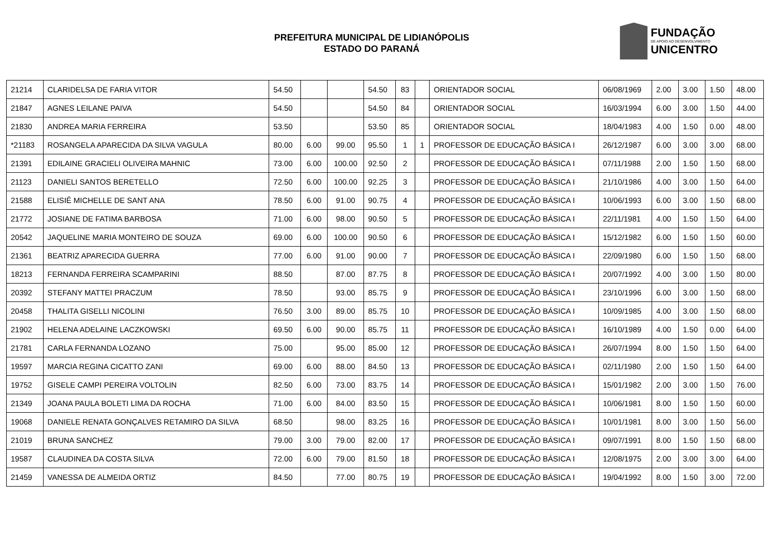PREFEITURA MUNICIPAL DE LIDIANÓPOLIS
ESTADO DO PARANÁ
FUNDAÇÃO
DE APOIO AO DESENVOLVIMENTO
UNICENTRO
| 21214 | CLARIDELSA DE FARIA VITOR | 54.50 | | | 54.50 | 83 | | ORIENTADOR SOCIAL | 06/08/1969 | 2.00 | 3.00 | 1.50 | 48.00 |
| 21847 | AGNES LEILANE PAIVA | 54.50 | | | 54.50 | 84 | | ORIENTADOR SOCIAL | 16/03/1994 | 6.00 | 3.00 | 1.50 | 44.00 |
| 21830 | ANDREA MARIA FERREIRA | 53.50 | | | 53.50 | 85 | | ORIENTADOR SOCIAL | 18/04/1983 | 4.00 | 1.50 | 0.00 | 48.00 |
| *21183 | ROSANGELA APARECIDA DA SILVA VAGULA | 80.00 | 6.00 | 99.00 | 95.50 | 1 | 1 | PROFESSOR DE EDUCAÇÃO BÁSICA I | 26/12/1987 | 6.00 | 3.00 | 3.00 | 68.00 |
| 21391 | EDILAINE GRACIELI OLIVEIRA MAHNIC | 73.00 | 6.00 | 100.00 | 92.50 | 2 | | PROFESSOR DE EDUCAÇÃO BÁSICA I | 07/11/1988 | 2.00 | 1.50 | 1.50 | 68.00 |
| 21123 | DANIELI SANTOS BERETELLO | 72.50 | 6.00 | 100.00 | 92.25 | 3 | | PROFESSOR DE EDUCAÇÃO BÁSICA I | 21/10/1986 | 4.00 | 3.00 | 1.50 | 64.00 |
| 21588 | ELISIÊ MICHELLE DE SANT ANA | 78.50 | 6.00 | 91.00 | 90.75 | 4 | | PROFESSOR DE EDUCAÇÃO BÁSICA I | 10/06/1993 | 6.00 | 3.00 | 1.50 | 68.00 |
| 21772 | JOSIANE DE FATIMA BARBOSA | 71.00 | 6.00 | 98.00 | 90.50 | 5 | | PROFESSOR DE EDUCAÇÃO BÁSICA I | 22/11/1981 | 4.00 | 1.50 | 1.50 | 64.00 |
| 20542 | JAQUELINE MARIA MONTEIRO DE SOUZA | 69.00 | 6.00 | 100.00 | 90.50 | 6 | | PROFESSOR DE EDUCAÇÃO BÁSICA I | 15/12/1982 | 6.00 | 1.50 | 1.50 | 60.00 |
| 21361 | BEATRIZ APARECIDA GUERRA | 77.00 | 6.00 | 91.00 | 90.00 | 7 | | PROFESSOR DE EDUCAÇÃO BÁSICA I | 22/09/1980 | 6.00 | 1.50 | 1.50 | 68.00 |
| 18213 | FERNANDA FERREIRA SCAMPARINI | 88.50 | | 87.00 | 87.75 | 8 | | PROFESSOR DE EDUCAÇÃO BÁSICA I | 20/07/1992 | 4.00 | 3.00 | 1.50 | 80.00 |
| 20392 | STEFANY MATTEI PRACZUM | 78.50 | | 93.00 | 85.75 | 9 | | PROFESSOR DE EDUCAÇÃO BÁSICA I | 23/10/1996 | 6.00 | 3.00 | 1.50 | 68.00 |
| 20458 | THALITA GISELLI NICOLINI | 76.50 | 3.00 | 89.00 | 85.75 | 10 | | PROFESSOR DE EDUCAÇÃO BÁSICA I | 10/09/1985 | 4.00 | 3.00 | 1.50 | 68.00 |
| 21902 | HELENA ADELAINE LACZKOWSKI | 69.50 | 6.00 | 90.00 | 85.75 | 11 | | PROFESSOR DE EDUCAÇÃO BÁSICA I | 16/10/1989 | 4.00 | 1.50 | 0.00 | 64.00 |
| 21781 | CARLA FERNANDA LOZANO | 75.00 | | 95.00 | 85.00 | 12 | | PROFESSOR DE EDUCAÇÃO BÁSICA I | 26/07/1994 | 8.00 | 1.50 | 1.50 | 64.00 |
| 19597 | MARCIA REGINA CICATTO ZANI | 69.00 | 6.00 | 88.00 | 84.50 | 13 | | PROFESSOR DE EDUCAÇÃO BÁSICA I | 02/11/1980 | 2.00 | 1.50 | 1.50 | 64.00 |
| 19752 | GISELE CAMPI PEREIRA VOLTOLIN | 82.50 | 6.00 | 73.00 | 83.75 | 14 | | PROFESSOR DE EDUCAÇÃO BÁSICA I | 15/01/1982 | 2.00 | 3.00 | 1.50 | 76.00 |
| 21349 | JOANA PAULA BOLETI LIMA DA ROCHA | 71.00 | 6.00 | 84.00 | 83.50 | 15 | | PROFESSOR DE EDUCAÇÃO BÁSICA I | 10/06/1981 | 8.00 | 1.50 | 1.50 | 60.00 |
| 19068 | DANIELE RENATA GONÇALVES RETAMIRO DA SILVA | 68.50 | | 98.00 | 83.25 | 16 | | PROFESSOR DE EDUCAÇÃO BÁSICA I | 10/01/1981 | 8.00 | 3.00 | 1.50 | 56.00 |
| 21019 | BRUNA SANCHEZ | 79.00 | 3.00 | 79.00 | 82.00 | 17 | | PROFESSOR DE EDUCAÇÃO BÁSICA I | 09/07/1991 | 8.00 | 1.50 | 1.50 | 68.00 |
| 19587 | CLAUDINEA DA COSTA SILVA | 72.00 | 6.00 | 79.00 | 81.50 | 18 | | PROFESSOR DE EDUCAÇÃO BÁSICA I | 12/08/1975 | 2.00 | 3.00 | 3.00 | 64.00 |
| 21459 | VANESSA DE ALMEIDA ORTIZ | 84.50 | | 77.00 | 80.75 | 19 | | PROFESSOR DE EDUCAÇÃO BÁSICA I | 19/04/1992 | 8.00 | 1.50 | 3.00 | 72.00 |